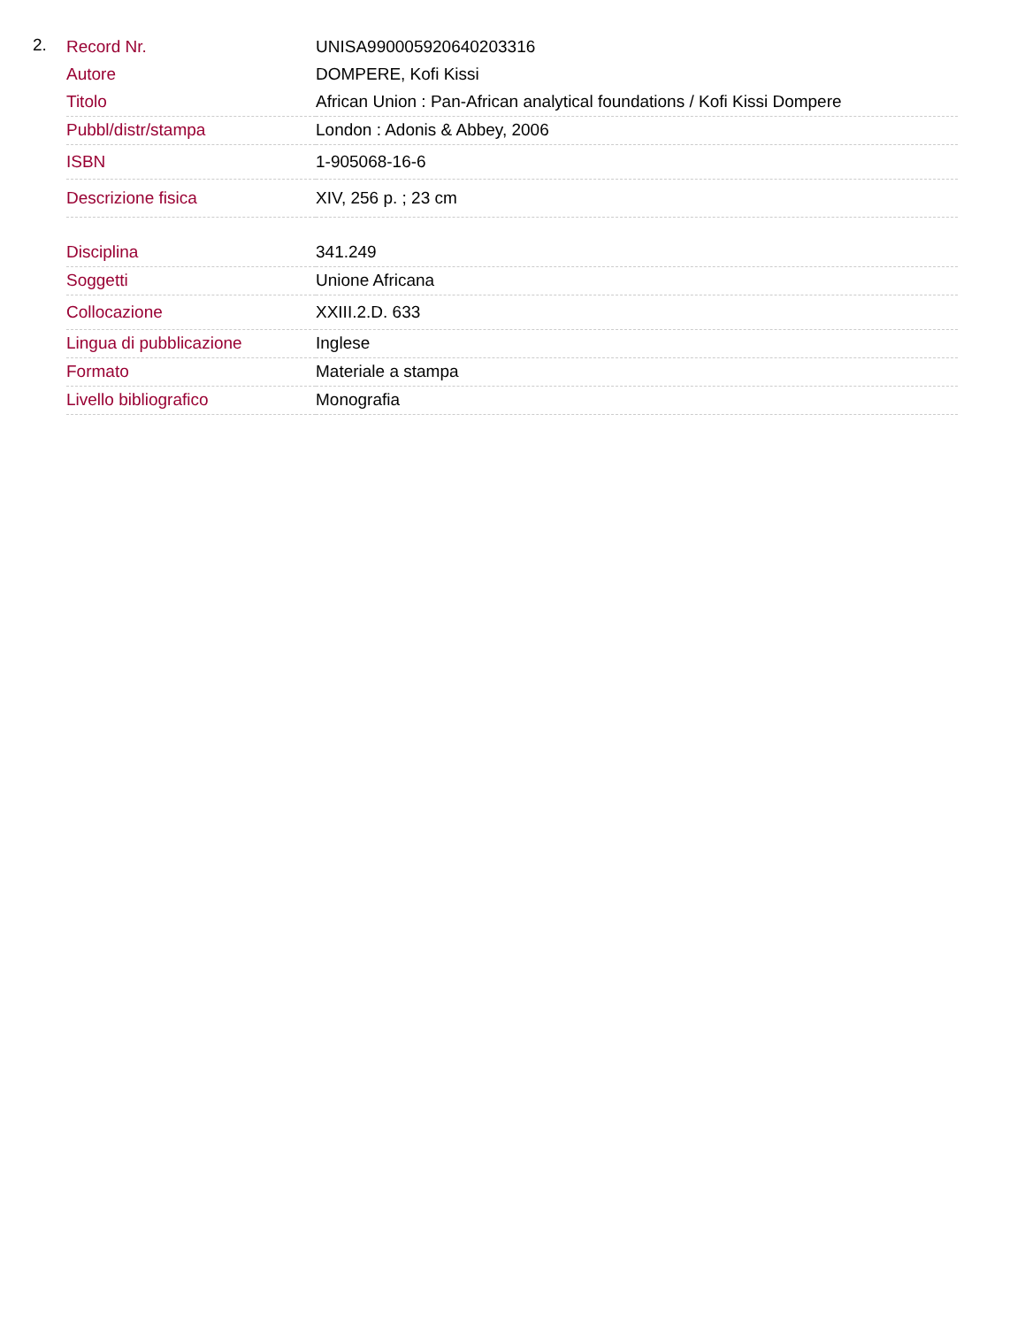2.
| Record Nr. | UNISA990005920640203316 |
| Autore | DOMPERE, Kofi Kissi |
| Titolo | African Union : Pan-African analytical foundations / Kofi Kissi Dompere |
| Pubbl/distr/stampa | London : Adonis & Abbey, 2006 |
| ISBN | 1-905068-16-6 |
| Descrizione fisica | XIV, 256 p. ; 23 cm |
| Disciplina | 341.249 |
| Soggetti | Unione Africana |
| Collocazione | XXIII.2.D. 633 |
| Lingua di pubblicazione | Inglese |
| Formato | Materiale a stampa |
| Livello bibliografico | Monografia |